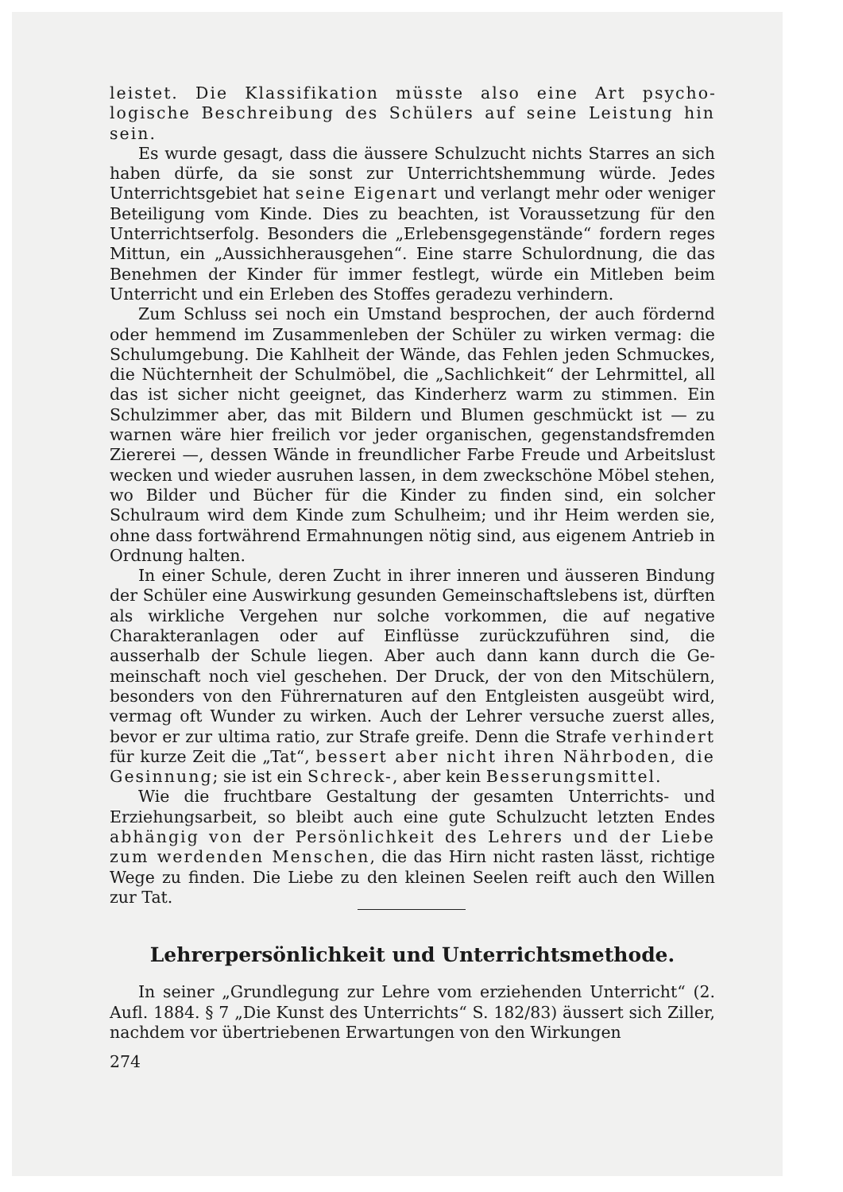leistet. Die Klassifikation müsste also eine Art psycho­logische Beschreibung des Schülers auf seine Leistung hin sein.
Es wurde gesagt, dass die äussere Schulzucht nichts Starres an sich haben dürfe, da sie sonst zur Unterrichtshemmung würde. Jedes Unterrichtsgebiet hat seine Eigenart und verlangt mehr oder weniger Beteiligung vom Kinde. Dies zu beachten, ist Voraussetzung für den Unterrichtserfolg. Besonders die „Erlebensgegenstände“ fordern reges Mittun, ein „Aussichherausgehen“. Eine starre Schulordnung, die das Benehmen der Kinder für immer festlegt, würde ein Mitleben beim Unterricht und ein Erleben des Stoffes geradezu verhindern.
Zum Schluss sei noch ein Umstand besprochen, der auch fördernd oder hemmend im Zusammenleben der Schüler zu wirken vermag: die Schulumgebung. Die Kahlheit der Wände, das Fehlen jeden Schmuckes, die Nüchternheit der Schulmöbel, die „Sachlichkeit“ der Lehrmittel, all das ist sicher nicht geeignet, das Kinderherz warm zu stimmen. Ein Schulzimmer aber, das mit Bildern und Blumen geschmückt ist — zu warnen wäre hier freilich vor jeder organi­schen, gegenstandsfremden Ziererei —, dessen Wände in freundlicher Farbe Freude und Arbeitslust wecken und wieder ausruhen lassen, in dem zweckschöne Möbel stehen, wo Bilder und Bücher für die Kinder zu finden sind, ein solcher Schulraum wird dem Kinde zum Schulheim; und ihr Heim werden sie, ohne dass fortwährend Ermah­nungen nötig sind, aus eigenem Antrieb in Ordnung halten.
In einer Schule, deren Zucht in ihrer inneren und äusseren Bindung der Schüler eine Auswirkung gesunden Gemeinschaftslebens ist, dürften als wirkliche Vergehen nur solche vorkommen, die auf nega­tive Charakteranlagen oder auf Einflüsse zurückzuführen sind, die ausserhalb der Schule liegen. Aber auch dann kann durch die Ge­meinschaft noch viel geschehen. Der Druck, der von den Mitschülern, besonders von den Führernaturen auf den Entgleisten ausgeübt wird, vermag oft Wunder zu wirken. Auch der Lehrer versuche zuerst alles, bevor er zur ultima ratio, zur Strafe greife. Denn die Strafe ver­hindert für kurze Zeit die „Tat“, bessert aber nicht ihren Nährboden, die Gesinnung; sie ist ein Schreck-, aber kein Besserungsmittel.
Wie die fruchtbare Gestaltung der gesamten Unterrichts- und Erziehungsarbeit, so bleibt auch eine gute Schulzucht letzten Endes abhängig von der Persönlichkeit des Lehrers und der Liebe zum werdenden Menschen, die das Hirn nicht rasten lässt, rich­tige Wege zu finden. Die Liebe zu den kleinen Seelen reift auch den Willen zur Tat.
Lehrerpersönlichkeit und Unterrichtsmethode.
In seiner „Grundlegung zur Lehre vom erziehenden Unterricht“ (2. Aufl. 1884. § 7 „Die Kunst des Unterrichts“ S. 182/83) äussert sich Ziller, nachdem vor übertriebenen Erwartungen von den Wirkungen
274